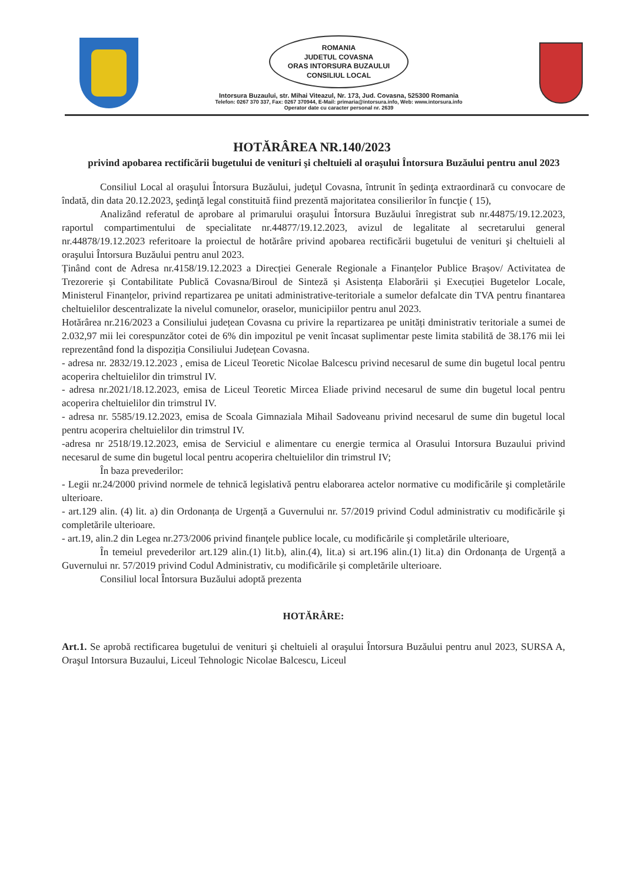ROMANIA
JUDETUL COVASNA
ORAS INTORSURA BUZAULUI
CONSILIUL LOCAL
Intorsura Buzaului, str. Mihai Viteazul, Nr. 173, Jud. Covasna, 525300 Romania
Telefon: 0267 370 337, Fax: 0267 370944, E-Mail: primaria@intorsura.info, Web: www.intorsura.info
Operator date cu caracter personal nr. 2639
HOTĂRÂREA NR.140/2023
privind apobarea rectificării bugetului de venituri şi cheltuieli al oraşului Întorsura Buzăului pentru anul 2023
Consiliul Local al oraşului Întorsura Buzăului, judeţul Covasna, întrunit în şedinţa extraordinară cu convocare de îndată, din data 20.12.2023, şedinţă legal constituită fiind prezentă majoritatea consilierilor în funcţie ( 15),
Analizând referatul de aprobare al primarului oraşului Întorsura Buzăului înregistrat sub nr.44875/19.12.2023, raportul compartimentului de specialitate nr.44877/19.12.2023, avizul de legalitate al secretarului general nr.44878/19.12.2023 referitoare la proiectul de hotărâre privind apobarea rectificării bugetului de venituri şi cheltuieli al oraşului Întorsura Buzăului pentru anul 2023.
Ținând cont de Adresa nr.4158/19.12.2023 a Direcției Generale Regionale a Finanțelor Publice Brașov/ Activitatea de Trezorerie și Contabilitate Publică Covasna/Biroul de Sinteză și Asistența Elaborării și Execuției Bugetelor Locale, Ministerul Finanțelor, privind repartizarea pe unitati administrative-teritoriale a sumelor defalcate din TVA pentru finantarea cheltuielilor descentralizate la nivelul comunelor, oraselor, municipiilor pentru anul 2023.
Hotărârea nr.216/2023 a Consiliului județean Covasna cu privire la repartizarea pe unități dministrativ teritoriale a sumei de 2.032,97 mii lei corespunzător cotei de 6% din impozitul pe venit încasat suplimentar peste limita stabilită de 38.176 mii lei reprezentând fond la dispoziția Consiliului Județean Covasna.
- adresa nr. 2832/19.12.2023 , emisa de Liceul Teoretic Nicolae Balcescu privind necesarul de sume din bugetul local pentru acoperira cheltuielilor din trimstrul IV.
- adresa nr.2021/18.12.2023, emisa de Liceul Teoretic Mircea Eliade privind necesarul de sume din bugetul local pentru acoperira cheltuielilor din trimstrul IV.
- adresa nr. 5585/19.12.2023, emisa de Scoala Gimnaziala Mihail Sadoveanu privind necesarul de sume din bugetul local pentru acoperira cheltuielilor din trimstrul IV.
-adresa nr 2518/19.12.2023, emisa de Serviciul e alimentare cu energie termica al Orasului Intorsura Buzaului privind necesarul de sume din bugetul local pentru acoperira cheltuielilor din trimstrul IV;
În baza prevederilor:
- Legii nr.24/2000 privind normele de tehnică legislativă pentru elaborarea actelor normative cu modificările şi completările ulterioare.
- art.129 alin. (4) lit. a) din Ordonanța de Urgență a Guvernului nr. 57/2019 privind Codul administrativ cu modificările şi completările ulterioare.
- art.19, alin.2 din Legea nr.273/2006 privind finanţele publice locale, cu modificările şi completările ulterioare,
În temeiul prevederilor art.129 alin.(1) lit.b), alin.(4), lit.a) si art.196 alin.(1) lit.a) din Ordonanța de Urgență a Guvernului nr. 57/2019 privind Codul Administrativ, cu modificările și completările ulterioare.
Consiliul local Întorsura Buzăului adoptă prezenta
HOTĂRÂRE:
Art.1. Se aprobă rectificarea bugetului de venituri şi cheltuieli al oraşului Întorsura Buzăului pentru anul 2023, SURSA A, Oraşul Intorsura Buzaului, Liceul Tehnologic Nicolae Balcescu, Liceul